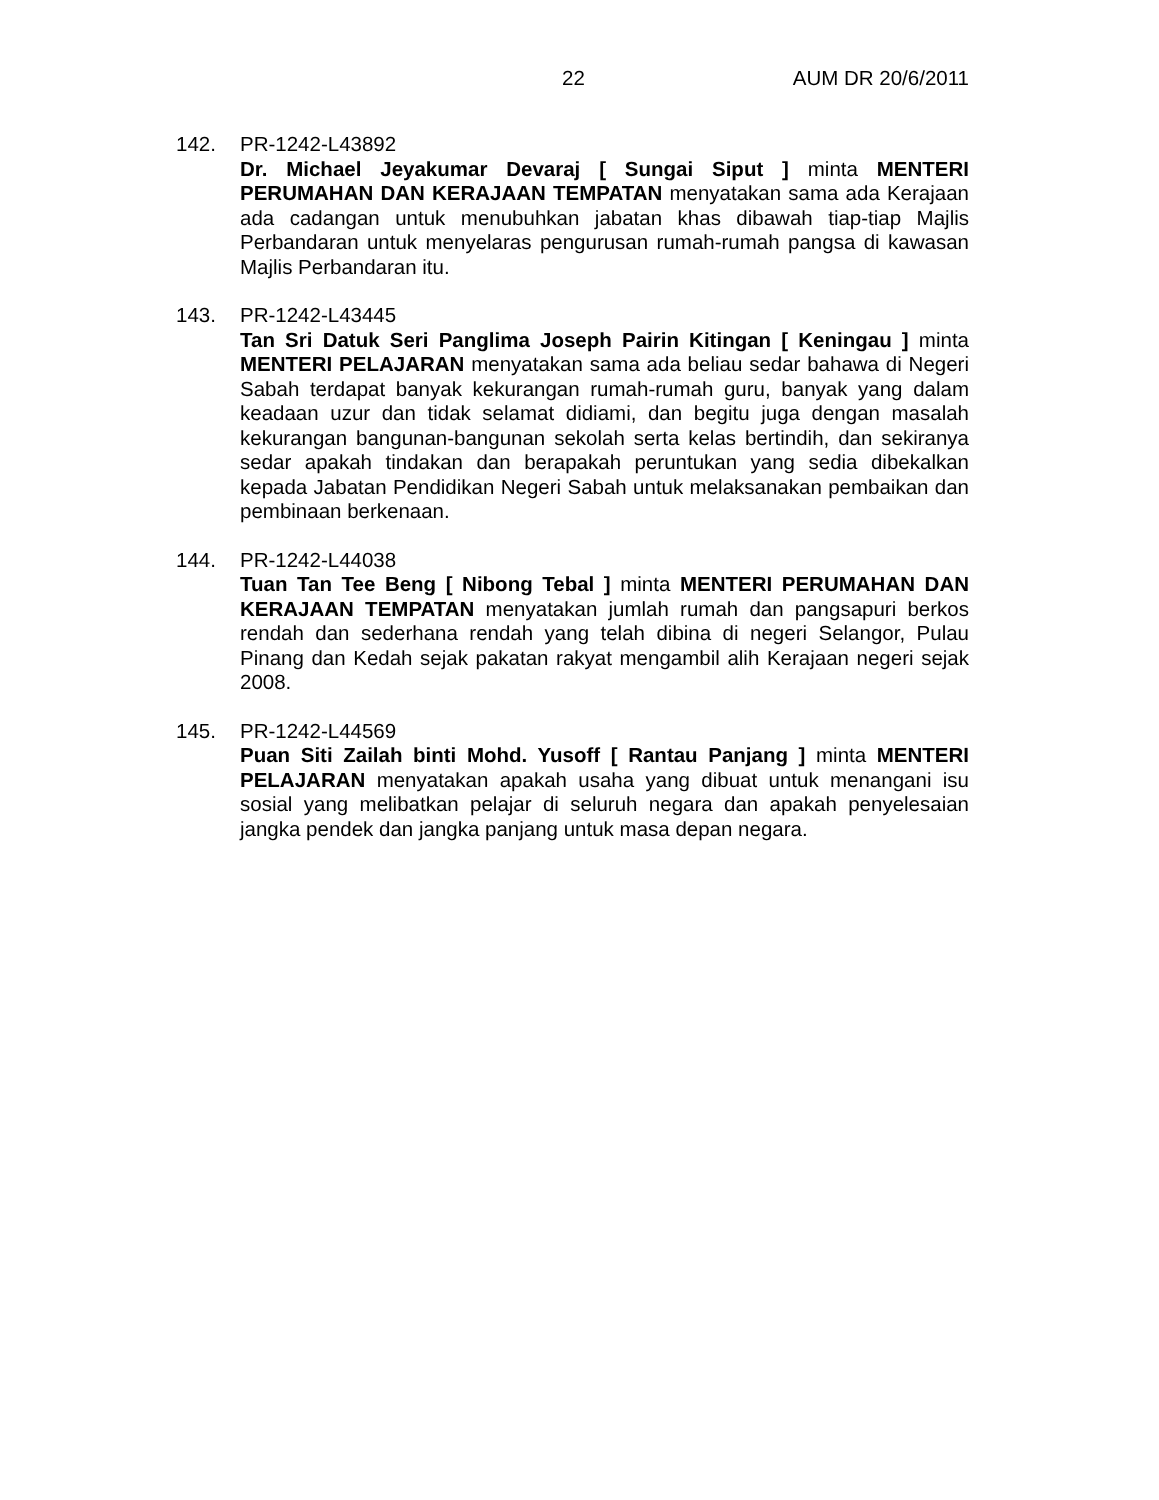22 AUM DR 20/6/2011
142. PR-1242-L43892
Dr. Michael Jeyakumar Devaraj [ Sungai Siput ] minta MENTERI PERUMAHAN DAN KERAJAAN TEMPATAN menyatakan sama ada Kerajaan ada cadangan untuk menubuhkan jabatan khas dibawah tiap-tiap Majlis Perbandaran untuk menyelaras pengurusan rumah-rumah pangsa di kawasan Majlis Perbandaran itu.
143. PR-1242-L43445
Tan Sri Datuk Seri Panglima Joseph Pairin Kitingan [ Keningau ] minta MENTERI PELAJARAN menyatakan sama ada beliau sedar bahawa di Negeri Sabah terdapat banyak kekurangan rumah-rumah guru, banyak yang dalam keadaan uzur dan tidak selamat didiami, dan begitu juga dengan masalah kekurangan bangunan-bangunan sekolah serta kelas bertindih, dan sekiranya sedar apakah tindakan dan berapakah peruntukan yang sedia dibekalkan kepada Jabatan Pendidikan Negeri Sabah untuk melaksanakan pembaikan dan pembinaan berkenaan.
144. PR-1242-L44038
Tuan Tan Tee Beng [ Nibong Tebal ] minta MENTERI PERUMAHAN DAN KERAJAAN TEMPATAN menyatakan jumlah rumah dan pangsapuri berkos rendah dan sederhana rendah yang telah dibina di negeri Selangor, Pulau Pinang dan Kedah sejak pakatan rakyat mengambil alih Kerajaan negeri sejak 2008.
145. PR-1242-L44569
Puan Siti Zailah binti Mohd. Yusoff [ Rantau Panjang ] minta MENTERI PELAJARAN menyatakan apakah usaha yang dibuat untuk menangani isu sosial yang melibatkan pelajar di seluruh negara dan apakah penyelesaian jangka pendek dan jangka panjang untuk masa depan negara.